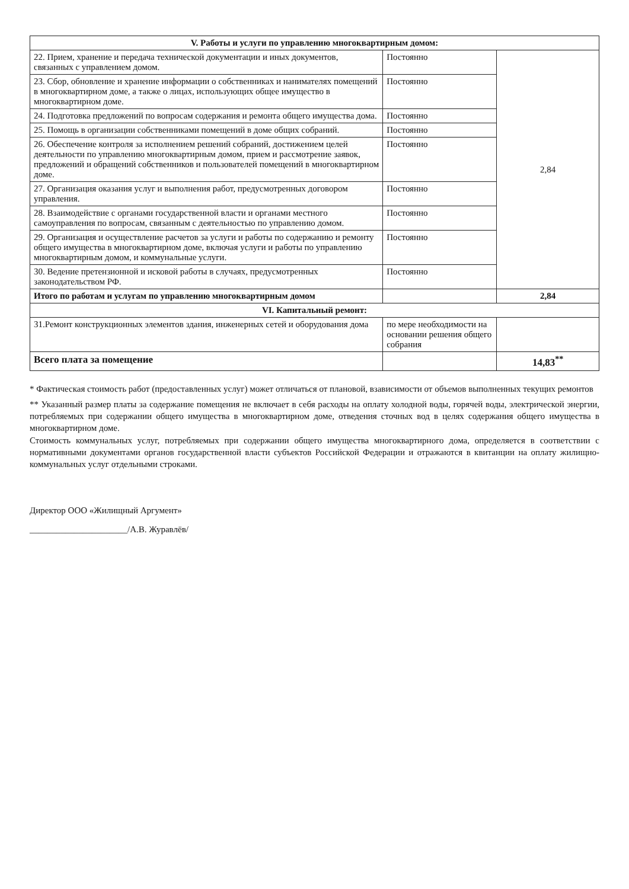| V. Работы и услуги по управлению многоквартирным домом: | | |
| --- | --- | --- |
| 22. Прием, хранение и передача технической документации и иных документов, связанных с управлением домом. | Постоянно | 2,84 |
| 23. Сбор, обновление и хранение информации о собственниках и нанимателях помещений в многоквартирном доме, а также о лицах, использующих общее имущество в многоквартирном доме. | Постоянно | |
| 24. Подготовка предложений по вопросам содержания и ремонта общего имущества дома. | Постоянно | |
| 25. Помощь в организации собственниками помещений в доме общих собраний. | Постоянно | |
| 26. Обеспечение контроля за исполнением решений собраний, достижением целей деятельности по управлению многоквартирным домом, прием и рассмотрение заявок, предложений и обращений собственников и пользователей помещений в многоквартирном доме. | Постоянно | |
| 27. Организация оказания услуг и выполнения работ, предусмотренных договором управления. | Постоянно | |
| 28. Взаимодействие с органами государственной власти и органами местного самоуправления по вопросам, связанным с деятельностью по управлению домом. | Постоянно | |
| 29. Организация и осуществление расчетов за услуги и работы по содержанию и ремонту общего имущества в многоквартирном доме, включая услуги и работы по управлению многоквартирным домом, и коммунальные услуги. | Постоянно | |
| 30. Ведение претензионной и исковой работы в случаях, предусмотренных законодательством РФ. | Постоянно | |
| Итого по работам и услугам по управлению многоквартирным домом | | 2,84 |
| VI. Капитальный ремонт: | | |
| 31.Ремонт конструкционных элементов здания, инженерных сетей и оборудования дома | по мере необходимости на основании решения общего собрания | |
| Всего плата за помещение | | 14,83<sup>**</sup> |
* Фактическая стоимость работ (предоставленных услуг) может отличаться от плановой, взависимости от объемов выполненных текущих ремонтов
** Указанный размер платы за содержание помещения не включает в себя расходы на оплату холодной воды, горячей воды, электрической энергии, потребляемых при содержании общего имущества в многоквартирном доме, отведения сточных вод в целях содержания общего имущества в многоквартирном доме.
Стоимость коммунальных услуг, потребляемых при содержании общего имущества многоквартирного дома, определяется в соответствии с нормативными документами органов государственной власти субъектов Российской Федерации и отражаются в квитанции на оплату жилищно-коммунальных услуг отдельными строками.
Директор ООО «Жилищный Аргумент»
______________________/А.В. Журавлёв/